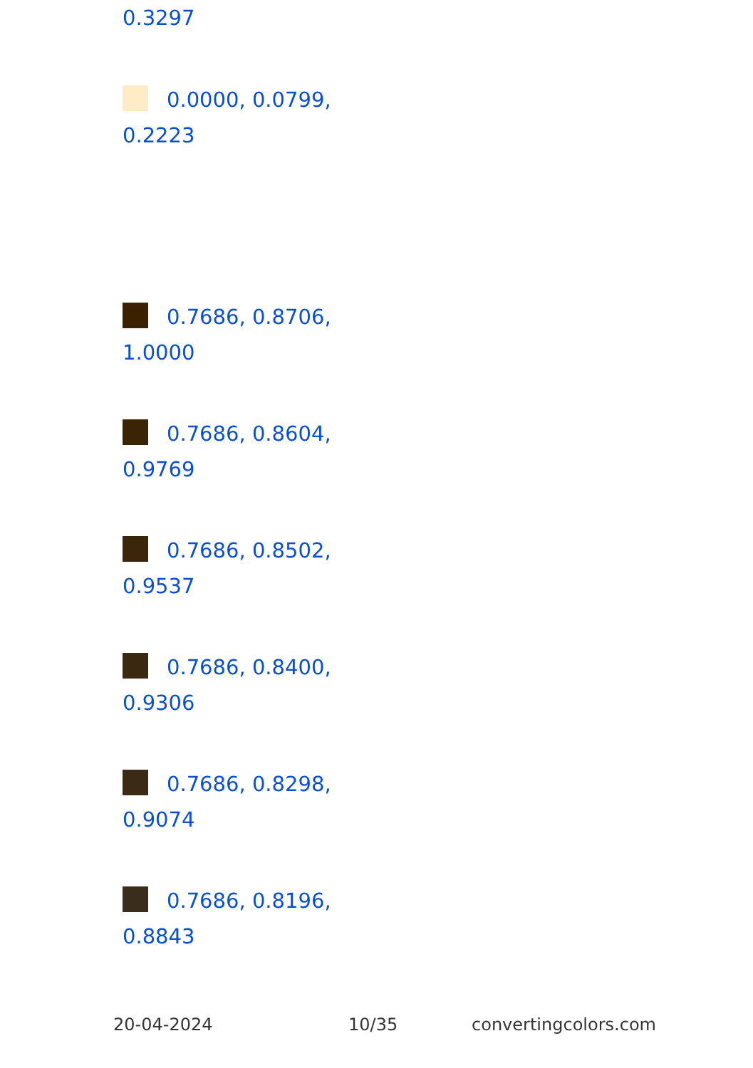0.3297
0.0000, 0.0799, 0.2223
0.7686, 0.8706, 1.0000
0.7686, 0.8604, 0.9769
0.7686, 0.8502, 0.9537
0.7686, 0.8400, 0.9306
0.7686, 0.8298, 0.9074
0.7686, 0.8196, 0.8843
20-04-2024 10/35 convertingcolors.com